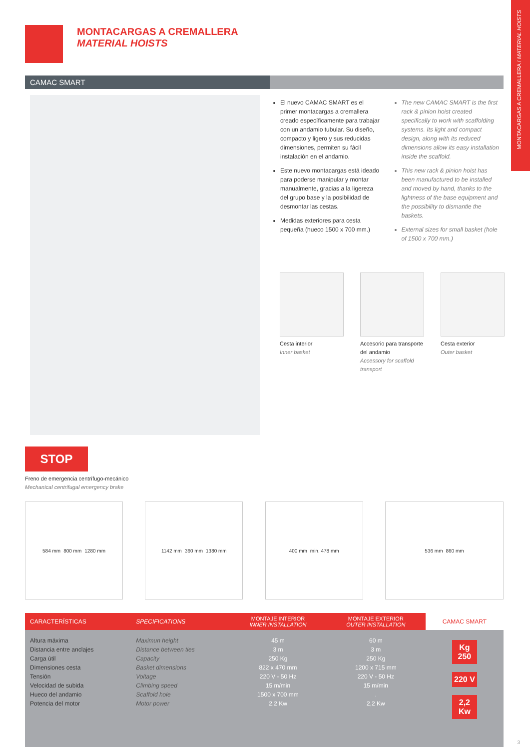MONTACARGAS A CREMALLERA / MATERIAL HOISTS
MONTACARGAS A CREMALLERA
MATERIAL HOISTS
CAMAC SMART
El nuevo CAMAC SMART es el primer montacargas a cremallera creado específicamente para trabajar con un andamio tubular. Su diseño, compacto y ligero y sus reducidas dimensiones, permiten su fácil instalación en el andamio.
Este nuevo montacargas está ideado para poderse manipular y montar manualmente, gracias a la ligereza del grupo base y la posibilidad de desmontar las cestas.
Medidas exteriores para cesta pequeña (hueco 1500 x 700 mm.)
The new CAMAC SMART is the first rack & pinion hoist created specifically to work with scaffolding systems. Its light and compact design, along with its reduced dimensions allow its easy installation inside the scaffold.
This new rack & pinion hoist has been manufactured to be installed and moved by hand, thanks to the lightness of the base equipment and the possibility to dismantle the baskets.
External sizes for small basket (hole of 1500 x 700 mm.)
Cesta interior
Inner basket
Accesorio para transporte del andamio
Accessory for scaffold transport
Cesta exterior
Outer basket
STOP
Freno de emergencia centrífugo-mecánico
Mechanical centrifugal emergency brake
584 mm 800 mm 1280 mm 1142 mm 360 mm 1380 mm 400 mm min. 478 mm 536 mm 860 mm
| CARACTERÍSTICAS | SPECIFICATIONS | MONTAJE INTERIOR INNER INSTALLATION | MONTAJE EXTERIOR OUTER INSTALLATION | CAMAC SMART |
| --- | --- | --- | --- | --- |
| Altura máxima Distancia entre anclajes Carga útil Dimensiones cesta Tensión Velocidad de subida Hueco del andamio Potencia del motor | Maximun height Distance between ties Capacity Basket dimensions Voltage Climbing speed Scaffold hole Motor power | 45 m 3 m 250 Kg 822 x 470 mm 220 V - 50 Hz 15 m/min 1500 x 700 mm 2,2 Kw | 60 m 3 m 250 Kg 1200 x 715 mm 220 V - 50 Hz 15 m/min . 2,2 Kw | Kg 250 220 V 2,2 Kw |
3